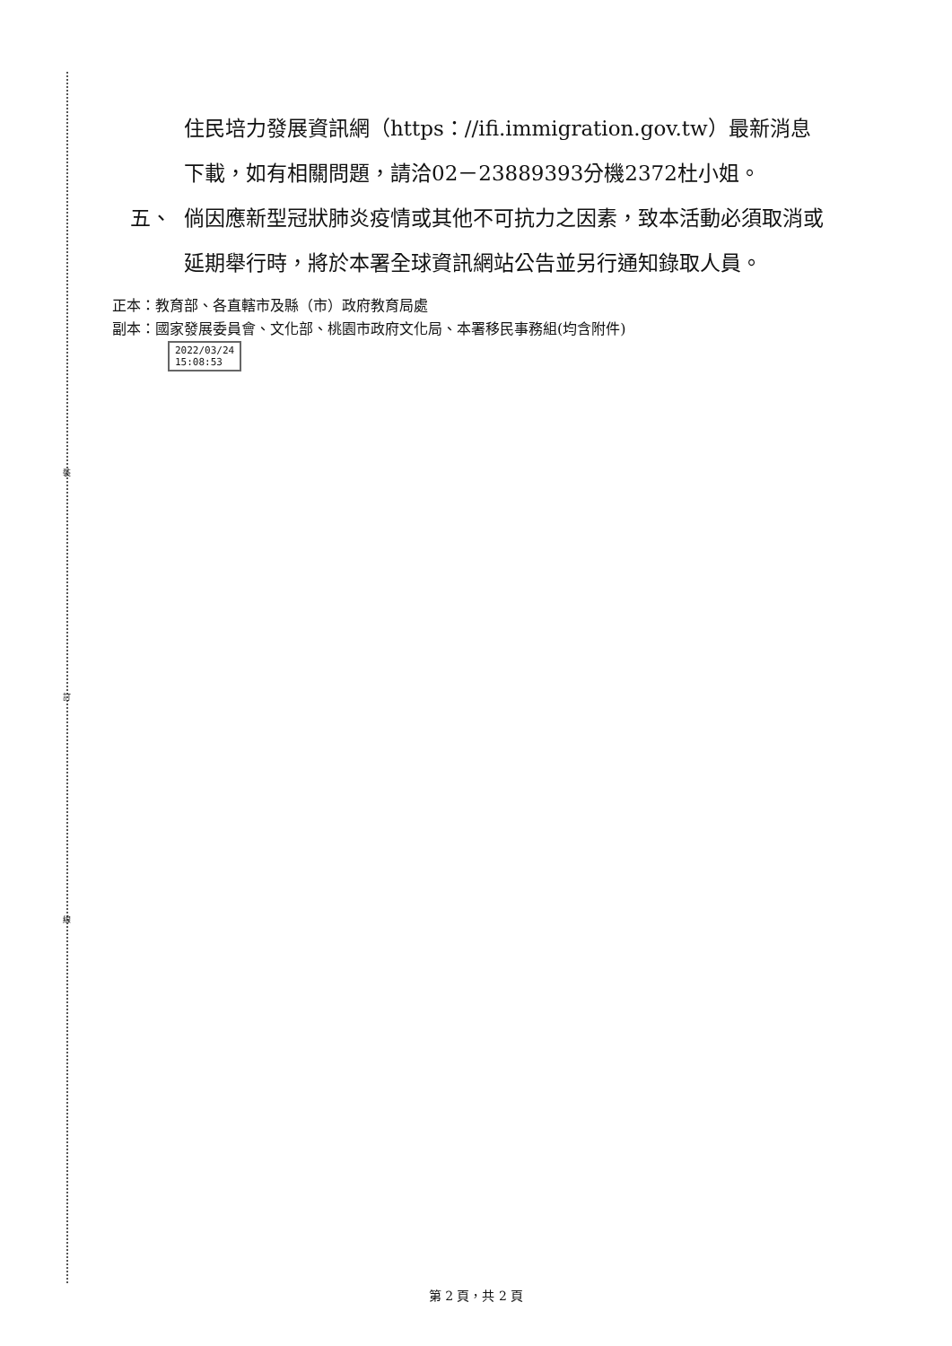裝
訂
線
住民培力發展資訊網（https：//ifi.immigration.gov.tw）最新消息下載，如有相關問題，請洽02－23889393分機2372杜小姐。
五、 倘因應新型冠狀肺炎疫情或其他不可抗力之因素，致本活動必須取消或延期舉行時，將於本署全球資訊網站公告並另行通知錄取人員。
正本：教育部、各直轄市及縣（市）政府教育局處
副本：國家發展委員會、文化部、桃園市政府文化局、本署移民事務組(均含附件)
2022/03/24
15:08:53
第 2 頁，共 2 頁